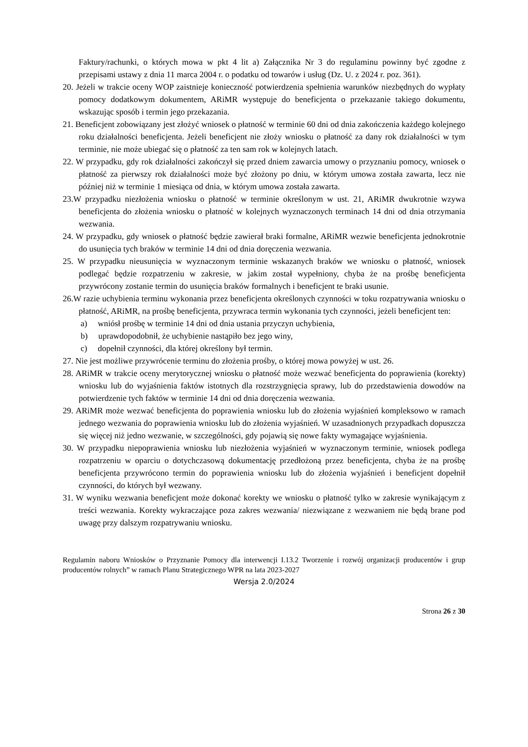Faktury/rachunki, o których mowa w pkt 4 lit a) Załącznika Nr 3 do regulaminu powinny być zgodne z przepisami ustawy z dnia 11 marca 2004 r. o podatku od towarów i usług (Dz. U. z 2024 r. poz. 361).
20. Jeżeli w trakcie oceny WOP zaistnieje konieczność potwierdzenia spełnienia warunków niezbędnych do wypłaty pomocy dodatkowym dokumentem, ARiMR występuje do beneficjenta o przekazanie takiego dokumentu, wskazując sposób i termin jego przekazania.
21. Beneficjent zobowiązany jest złożyć wniosek o płatność w terminie 60 dni od dnia zakończenia każdego kolejnego roku działalności beneficjenta. Jeżeli beneficjent nie złoży wniosku o płatność za dany rok działalności w tym terminie, nie może ubiegać się o płatność za ten sam rok w kolejnych latach.
22. W przypadku, gdy rok działalności zakończył się przed dniem zawarcia umowy o przyznaniu pomocy, wniosek o płatność za pierwszy rok działalności może być złożony po dniu, w którym umowa została zawarta, lecz nie później niż w terminie 1 miesiąca od dnia, w którym umowa została zawarta.
23.W przypadku niezłożenia wniosku o płatność w terminie określonym w ust. 21, ARiMR dwukrotnie wzywa beneficjenta do złożenia wniosku o płatność w kolejnych wyznaczonych terminach 14 dni od dnia otrzymania wezwania.
24. W przypadku, gdy wniosek o płatność będzie zawierał braki formalne, ARiMR wezwie beneficjenta jednokrotnie do usunięcia tych braków w terminie 14 dni od dnia doręczenia wezwania.
25. W przypadku nieusunięcia w wyznaczonym terminie wskazanych braków we wniosku o płatność, wniosek podlegać będzie rozpatrzeniu w zakresie, w jakim został wypełniony, chyba że na prośbę beneficjenta przywrócony zostanie termin do usunięcia braków formalnych i beneficjent te braki usunie.
26.W razie uchybienia terminu wykonania przez beneficjenta określonych czynności w toku rozpatrywania wniosku o płatność, ARiMR, na prośbę beneficjenta, przywraca termin wykonania tych czynności, jeżeli beneficjent ten:
a) wniósł prośbę w terminie 14 dni od dnia ustania przyczyn uchybienia,
b) uprawdopodobnił, że uchybienie nastąpiło bez jego winy,
c) dopełnił czynności, dla której określony był termin.
27. Nie jest możliwe przywrócenie terminu do złożenia prośby, o której mowa powyżej w ust. 26.
28. ARiMR w trakcie oceny merytorycznej wniosku o płatność może wezwać beneficjenta do poprawienia (korekty) wniosku lub do wyjaśnienia faktów istotnych dla rozstrzygnięcia sprawy, lub do przedstawienia dowodów na potwierdzenie tych faktów w terminie 14 dni od dnia doręczenia wezwania.
29. ARiMR może wezwać beneficjenta do poprawienia wniosku lub do złożenia wyjaśnień kompleksowo w ramach jednego wezwania do poprawienia wniosku lub do złożenia wyjaśnień. W uzasadnionych przypadkach dopuszcza się więcej niż jedno wezwanie, w szczególności, gdy pojawią się nowe fakty wymagające wyjaśnienia.
30. W przypadku niepoprawienia wniosku lub niezłożenia wyjaśnień w wyznaczonym terminie, wniosek podlega rozpatrzeniu w oparciu o dotychczasową dokumentację przedłożoną przez beneficjenta, chyba że na prośbę beneficjenta przywrócono termin do poprawienia wniosku lub do złożenia wyjaśnień i beneficjent dopełnił czynności, do których był wezwany.
31. W wyniku wezwania beneficjent może dokonać korekty we wniosku o płatność tylko w zakresie wynikającym z treści wezwania. Korekty wykraczające poza zakres wezwania/ niezwiązane z wezwaniem nie będą brane pod uwagę przy dalszym rozpatrywaniu wniosku.
Regulamin naboru Wniosków o Przyznanie Pomocy dla interwencji I.13.2 Tworzenie i rozwój organizacji producentów i grup producentów rolnych” w ramach Planu Strategicznego WPR na lata 2023-2027
Wersja 2.0/2024
Strona 26 z 30